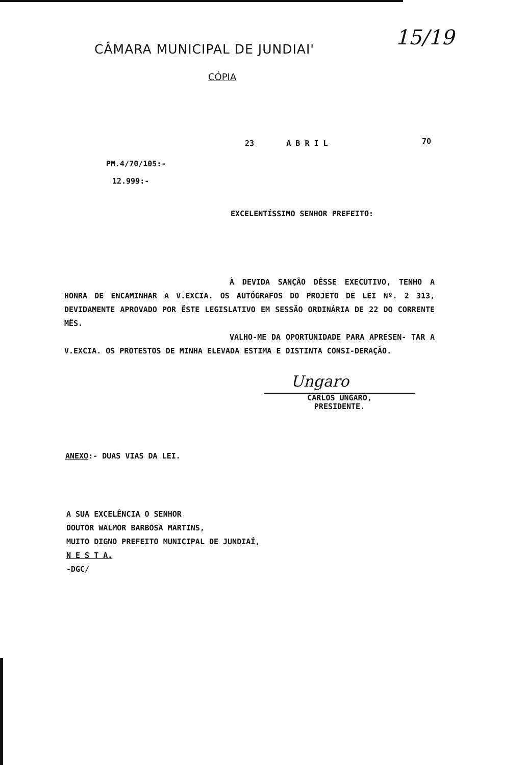CÂMARA MUNICIPAL DE JUNDIAI'
CÓPIA
15/19
23 A B R I L 70
PM.4/70/105:-
12.999:-
EXCELENTÍSSIMO SENHOR PREFEITO:
À DEVIDA SANÇÃO DÊSSE EXECUTIVO, TENHO A HONRA DE ENCAMINHAR A V.EXCIA. OS AUTÓGRAFOS DO PROJETO DE LEI Nº. 2 313, DEVIDAMENTE APROVADO POR ÊSTE LEGISLATIVO EM SESSÃO ORDINÁRIA DE 22 DO CORRENTE MÊS.
VALHO-ME DA OPORTUNIDADE PARA APRESEN- TAR A V.EXCIA. OS PROTESTOS DE MINHA ELEVADA ESTIMA E DISTINTA CONSI-DERAÇÃO.
Ungaro
CARLOS UNGARO,
PRESIDENTE.
ANEXO:- DUAS VIAS DA LEI.
A SUA EXCELÊNCIA O SENHOR
DOUTOR WALMOR BARBOSA MARTINS,
MUITO DIGNO PREFEITO MUNICIPAL DE JUNDIAÍ,
N E S T A.
-DGC/